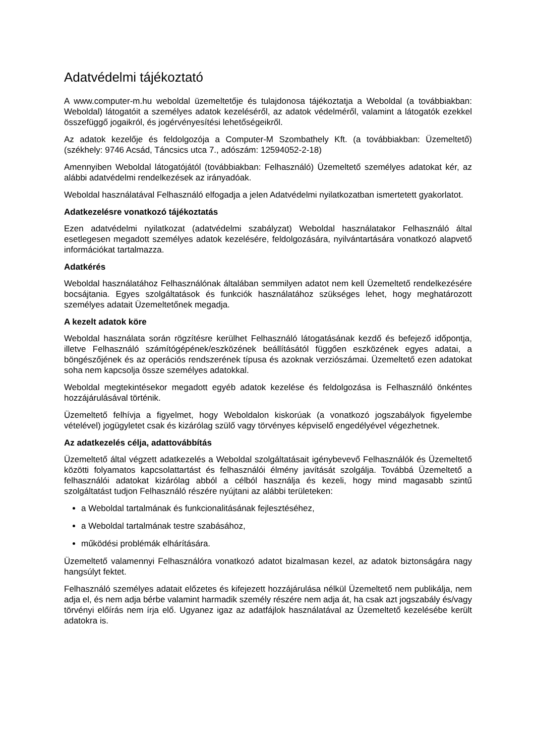Adatvédelmi tájékoztató
A www.computer-m.hu weboldal üzemeltetője és tulajdonosa tájékoztatja a Weboldal (a továbbiakban: Weboldal) látogatóit a személyes adatok kezeléséről, az adatok védelméről, valamint a látogatók ezekkel összefüggő jogaikról, és jogérvényesítési lehetőségeikről.
Az adatok kezelője és feldolgozója a Computer-M Szombathely Kft. (a továbbiakban: Üzemeltető) (székhely: 9746 Acsád, Táncsics utca 7., adószám: 12594052-2-18)
Amennyiben Weboldal látogatójától (továbbiakban: Felhasználó) Üzemeltető személyes adatokat kér, az alábbi adatvédelmi rendelkezések az irányadóak.
Weboldal használatával Felhasználó elfogadja a jelen Adatvédelmi nyilatkozatban ismertetett gyakorlatot.
Adatkezelésre vonatkozó tájékoztatás
Ezen adatvédelmi nyilatkozat (adatvédelmi szabályzat) Weboldal használatakor Felhasználó által esetlegesen megadott személyes adatok kezelésére, feldolgozására, nyilvántartására vonatkozó alapvető információkat tartalmazza.
Adatkérés
Weboldal használatához Felhasználónak általában semmilyen adatot nem kell Üzemeltető rendelkezésére bocsájtania. Egyes szolgáltatások és funkciók használatához szükséges lehet, hogy meghatározott személyes adatait Üzemeltetőnek megadja.
A kezelt adatok köre
Weboldal használata során rögzítésre kerülhet Felhasználó látogatásának kezdő és befejező időpontja, illetve Felhasználó számítógépének/eszközének beállításától függően eszközének egyes adatai, a böngészőjének és az operációs rendszerének típusa és azoknak verziószámai. Üzemeltető ezen adatokat soha nem kapcsolja össze személyes adatokkal.
Weboldal megtekintésekor megadott egyéb adatok kezelése és feldolgozása is Felhasználó önkéntes hozzájárulásával történik.
Üzemeltető felhívja a figyelmet, hogy Weboldalon kiskorúak (a vonatkozó jogszabályok figyelembe vételével) jogügyletet csak és kizárólag szülő vagy törvényes képviselő engedélyével végezhetnek.
Az adatkezelés célja, adattovábbítás
Üzemeltető által végzett adatkezelés a Weboldal szolgáltatásait igénybevevő Felhasználók és Üzemeltető közötti folyamatos kapcsolattartást és felhasználói élmény javítását szolgálja. Továbbá Üzemeltető a felhasználói adatokat kizárólag abból a célból használja és kezeli, hogy mind magasabb szintű szolgáltatást tudjon Felhasználó részére nyújtani az alábbi területeken:
a Weboldal tartalmának és funkcionalitásának fejlesztéséhez,
a Weboldal tartalmának testre szabásához,
működési problémák elhárítására.
Üzemeltető valamennyi Felhasználóra vonatkozó adatot bizalmasan kezel, az adatok biztonságára nagy hangsúlyt fektet.
Felhasználó személyes adatait előzetes és kifejezett hozzájárulása nélkül Üzemeltető nem publikálja, nem adja el, és nem adja bérbe valamint harmadik személy részére nem adja át, ha csak azt jogszabály és/vagy törvényi előírás nem írja elő. Ugyanez igaz az adatfájlok használatával az Üzemeltető kezelésébe került adatokra is.